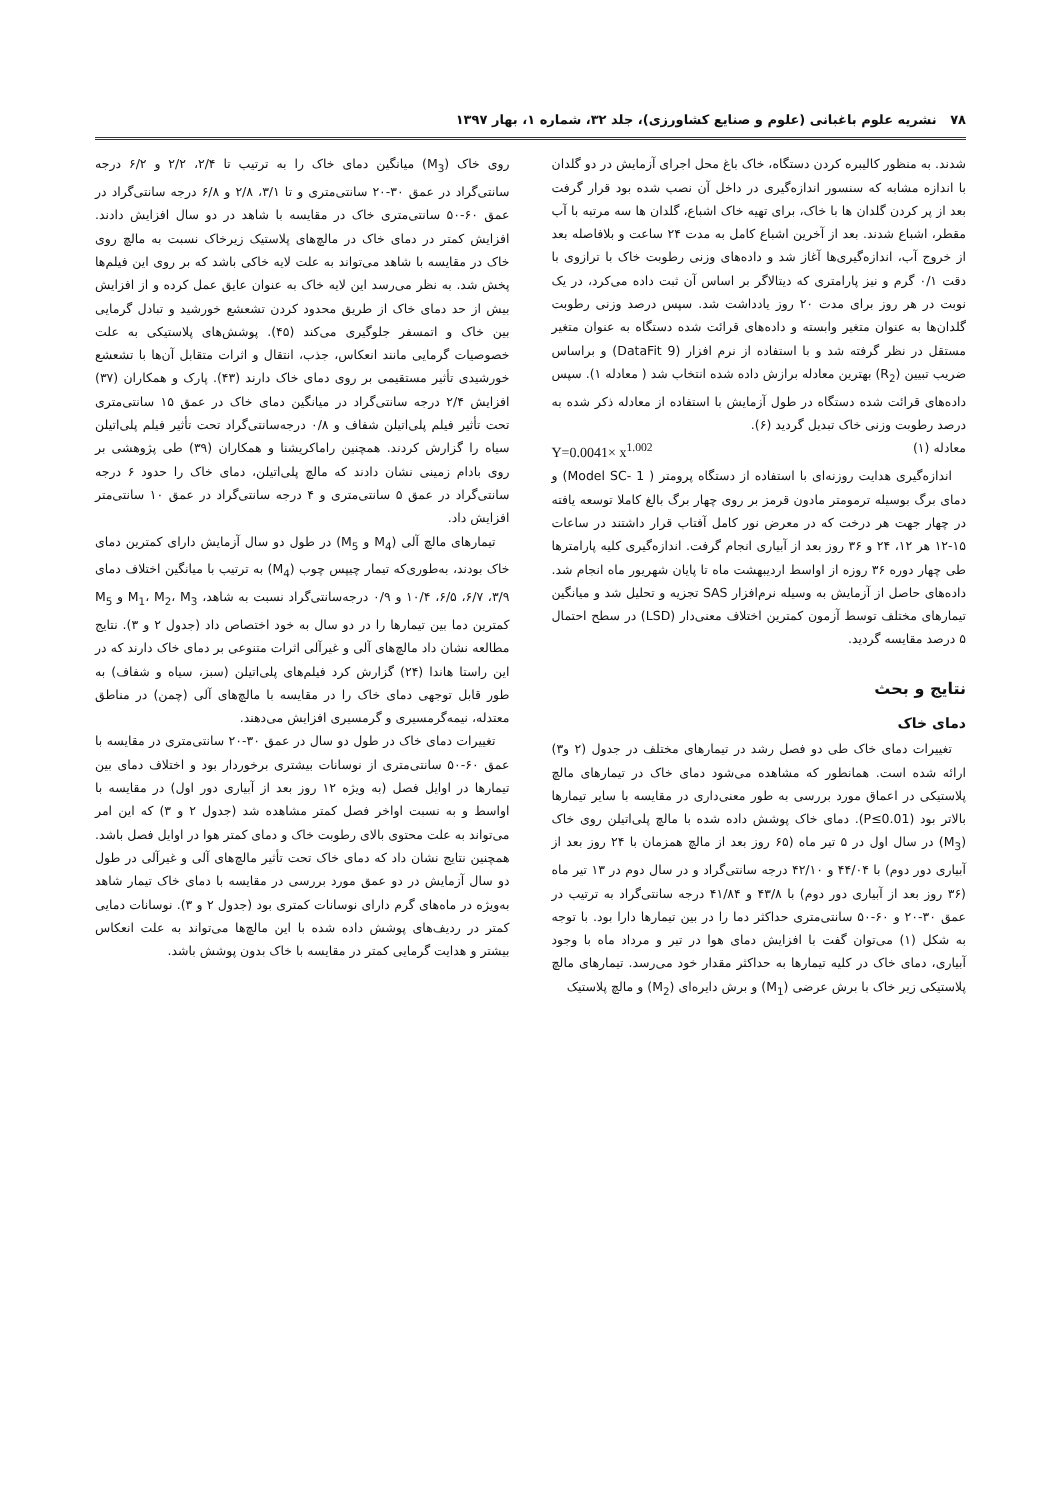۷۸ نشریه علوم باغبانی (علوم و صنایع کشاورزی)، جلد ۳۲، شماره ۱، بهار ۱۳۹۷
شدند. به منظور کالیبره کردن دستگاه، خاک باغ محل اجرای آزمایش در دو گلدان با اندازه مشابه که سنسور اندازه‌گیری در داخل آن نصب شده بود قرار گرفت بعد از پر کردن گلدان ها با خاک، برای تهیه خاک اشباع، گلدان ها سه مرتبه با آب مقطر، اشباع شدند. بعد از آخرین اشباع کامل به مدت ۲۴ ساعت و بلافاصله بعد از خروج آب، اندازه‌گیری‌ها آغاز شد و داده‌های وزنی رطوبت خاک با ترازوی با دقت ۰/۱ گرم و نیز پارامتری که دیتالاگر بر اساس آن ثبت داده می‌کرد، در یک نوبت در هر روز برای مدت ۲۰ روز یادداشت شد. سپس درصد وزنی رطوبت گلدان‌ها به عنوان متغیر وابسته و داده‌های قرائت شده دستگاه به عنوان متغیر مستقل در نظر گرفته شد و با استفاده از نرم افزار (DataFit 9) و براساس ضریب تبیین (R<sub>2</sub>) بهترین معادله برازش داده شده انتخاب شد ( معادله ۱). سپس داده‌های قرائت شده دستگاه در طول آزمایش با استفاده از معادله ذکر شده به درصد رطوبت وزنی خاک تبدیل گردید (۶).
معادله (۱) Y=0.0041× x<sup>1.002</sup>
اندازه‌گیری هدایت روزنه‌ای با استفاده از دستگاه پرومتر ( Model SC- 1) و دمای برگ بوسیله ترمومتر مادون قرمز بر روی چهار برگ بالغ کاملا توسعه یافته در چهار جهت هر درخت که در معرض نور کامل آفتاب قرار داشتند در ساعات ۱۵-۱۲ هر ۱۲، ۲۴ و ۳۶ روز بعد از آبیاری انجام گرفت. اندازه‌گیری کلیه پارامترها طی چهار دوره ۳۶ روزه از اواسط اردیبهشت ماه تا پایان شهریور ماه انجام شد. داده‌های حاصل از آزمایش به وسیله نرم‌افزار SAS تجزیه و تحلیل شد و میانگین تیمارهای مختلف توسط آزمون کمترین اختلاف معنی‌دار (LSD) در سطح احتمال ۵ درصد مقایسه گردید.
نتایج و بحث
دمای خاک
تغییرات دمای خاک طی دو فصل رشد در تیمارهای مختلف در جدول (۲ و۳) ارائه شده است. همانطور که مشاهده می‌شود دمای خاک در تیمارهای مالچ پلاستیکی در اعماق مورد بررسی به طور معنی‌داری در مقایسه با سایر تیمارها بالاتر بود (P≤0.01). دمای خاک پوشش داده شده با مالچ پلی‌اتیلن روی خاک (M<sub>3</sub>) در سال اول در ۵ تیر ماه (۶۵ روز بعد از مالچ همزمان با ۲۴ روز بعد از آبیاری دور دوم) با ۴۴/۰۴ و ۴۲/۱۰ درجه سانتی‌گراد و در سال دوم در ۱۳ تیر ماه (۳۶ روز بعد از آبیاری دور دوم) با ۴۳/۸ و ۴۱/۸۴ درجه سانتی‌گراد به ترتیب در عمق ۳۰-۲۰ و ۶۰-۵۰ سانتی‌متری حداکثر دما را در بین تیمارها دارا بود. با توجه به شکل (۱) می‌توان گفت با افزایش دمای هوا در تیر و مرداد ماه با وجود آبیاری، دمای خاک در کلیه تیمارها به حداکثر مقدار خود می‌رسد. تیمارهای مالچ پلاستیکی زیر خاک با برش عرضی (M<sub>1</sub>) و برش دایره‌ای (M<sub>2</sub>) و مالچ پلاستیک
روی خاک (M<sub>3</sub>) میانگین دمای خاک را به ترتیب تا ۲/۴، ۲/۲ و ۶/۲ درجه سانتی‌گراد در عمق ۳۰-۲۰ سانتی‌متری و تا ۳/۱، ۲/۸ و ۶/۸ درجه سانتی‌گراد در عمق ۶۰-۵۰ سانتی‌متری خاک در مقایسه با شاهد در دو سال افزایش دادند. افزایش کمتر در دمای خاک در مالچ‌های پلاستیک زیرخاک نسبت به مالچ روی خاک در مقایسه با شاهد می‌تواند به علت لایه خاکی باشد که بر روی این فیلم‌ها پخش شد. به نظر می‌رسد این لایه خاک به عنوان عایق عمل کرده و از افزایش بیش از حد دمای خاک از طریق محدود کردن تشعشع خورشید و تبادل گرمایی بین خاک و اتمسفر جلوگیری می‌کند (۴۵). پوشش‌های پلاستیکی به علت خصوصیات گرمایی مانند انعکاس، جذب، انتقال و اثرات متقابل آن‌ها با تشعشع خورشیدی تأثیر مستقیمی بر روی دمای خاک دارند (۴۳). پارک و همکاران (۳۷) افزایش ۲/۴ درجه سانتی‌گراد در میانگین دمای خاک در عمق ۱۵ سانتی‌متری تحت تأثیر فیلم پلی‌اتیلن شفاف و ۰/۸ درجه‌سانتی‌گراد تحت تأثیر فیلم پلی‌اتیلن سیاه را گزارش کردند. همچنین راماکریشنا و همکاران (۳۹) طی پژوهشی بر روی بادام زمینی نشان دادند که مالچ پلی‌اتیلن، دمای خاک را حدود ۶ درجه سانتی‌گراد در عمق ۵ سانتی‌متری و ۴ درجه سانتی‌گراد در عمق ۱۰ سانتی‌متر افزایش داد.
تیمارهای مالچ آلی (M<sub>4</sub> و M<sub>5</sub>) در طول دو سال آزمایش دارای کمترین دمای خاک بودند، به‌طوری‌که تیمار چیپس چوب (M<sub>4</sub>) به ترتیب با میانگین اختلاف دمای ۳/۹، ۶/۷، ۶/۵، ۱۰/۴ و ۰/۹ درجه‌سانتی‌گراد نسبت به شاهد، M<sub>1</sub>، M<sub>2</sub>، M<sub>3</sub> و M<sub>5</sub> کمترین دما بین تیمارها را در دو سال به خود اختصاص داد (جدول ۲ و ۳). نتایج مطالعه نشان داد مالچ‌های آلی و غیرآلی اثرات متنوعی بر دمای خاک دارند که در این راستا هاندا (۲۴) گزارش کرد فیلم‌های پلی‌اتیلن (سبز، سیاه و شفاف) به طور قابل توجهی دمای خاک را در مقایسه با مالچ‌های آلی (چمن) در مناطق معتدله، نیمه‌گرمسیری و گرمسیری افزایش می‌دهند.
تغییرات دمای خاک در طول دو سال در عمق ۳۰-۲۰ سانتی‌متری در مقایسه با عمق ۶۰-۵۰ سانتی‌متری از نوسانات بیشتری برخوردار بود و اختلاف دمای بین تیمارها در اوایل فصل (به ویژه ۱۲ روز بعد از آبیاری دور اول) در مقایسه با اواسط و به نسبت اواخر فصل کمتر مشاهده شد (جدول ۲ و ۳) که این امر می‌تواند به علت محتوی بالای رطوبت خاک و دمای کمتر هوا در اوایل فصل باشد. همچنین نتایج نشان داد که دمای خاک تحت تأثیر مالچ‌های آلی و غیرآلی در طول دو سال آزمایش در دو عمق مورد بررسی در مقایسه با دمای خاک تیمار شاهد به‌ویژه در ماه‌های گرم دارای نوسانات کمتری بود (جدول ۲ و ۳). نوسانات دمایی کمتر در ردیف‌های پوشش داده شده با این مالچ‌ها می‌تواند به علت انعکاس بیشتر و هدایت گرمایی کمتر در مقایسه با خاک بدون پوشش باشد.